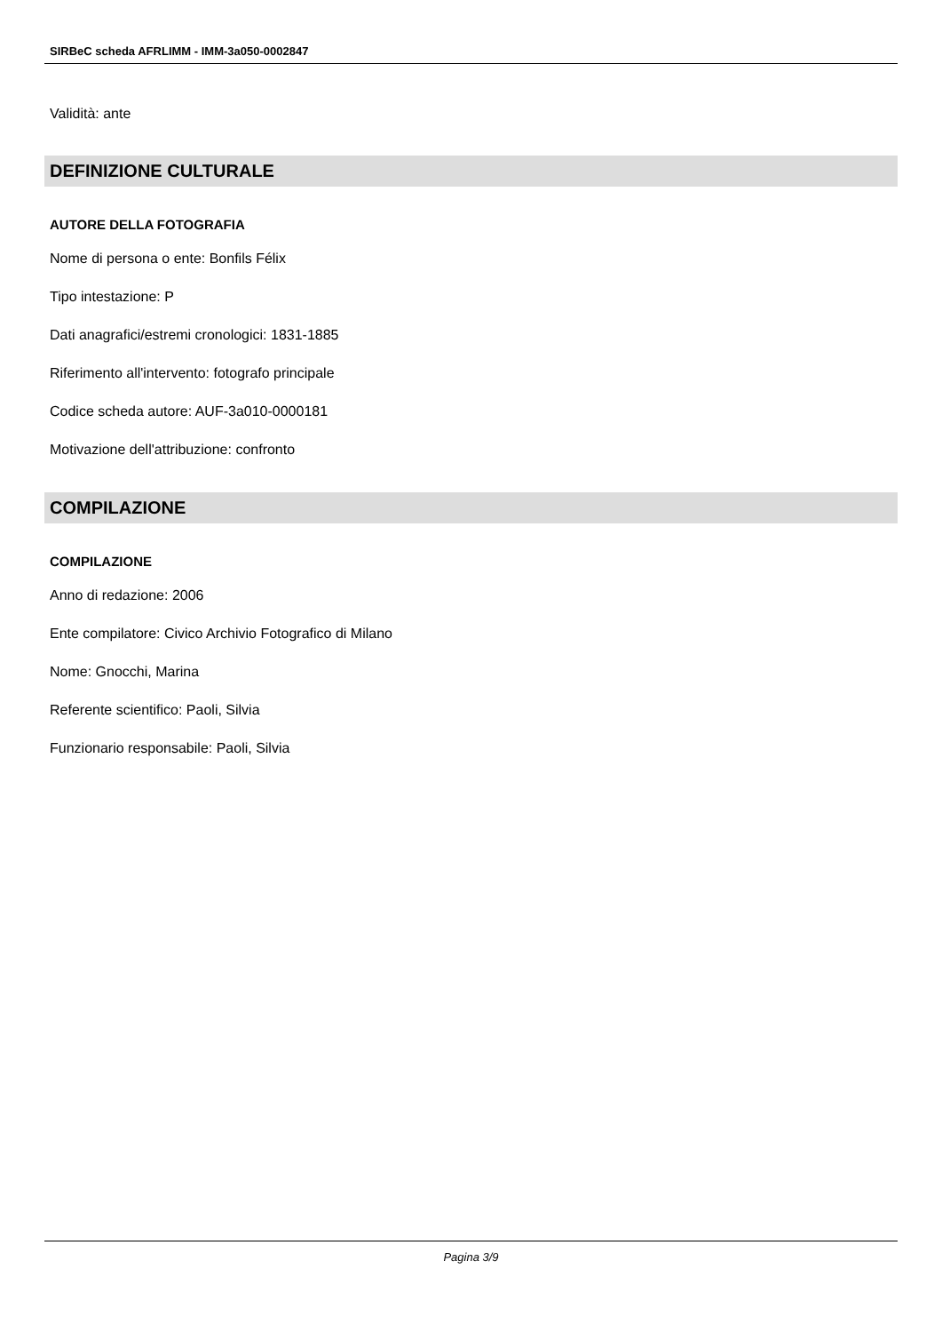SIRBeC scheda AFRLIMM - IMM-3a050-0002847
Validità: ante
DEFINIZIONE CULTURALE
AUTORE DELLA FOTOGRAFIA
Nome di persona o ente: Bonfils Félix
Tipo intestazione: P
Dati anagrafici/estremi cronologici: 1831-1885
Riferimento all'intervento: fotografo principale
Codice scheda autore: AUF-3a010-0000181
Motivazione dell'attribuzione: confronto
COMPILAZIONE
COMPILAZIONE
Anno di redazione: 2006
Ente compilatore: Civico Archivio Fotografico di Milano
Nome: Gnocchi, Marina
Referente scientifico: Paoli, Silvia
Funzionario responsabile: Paoli, Silvia
Pagina 3/9